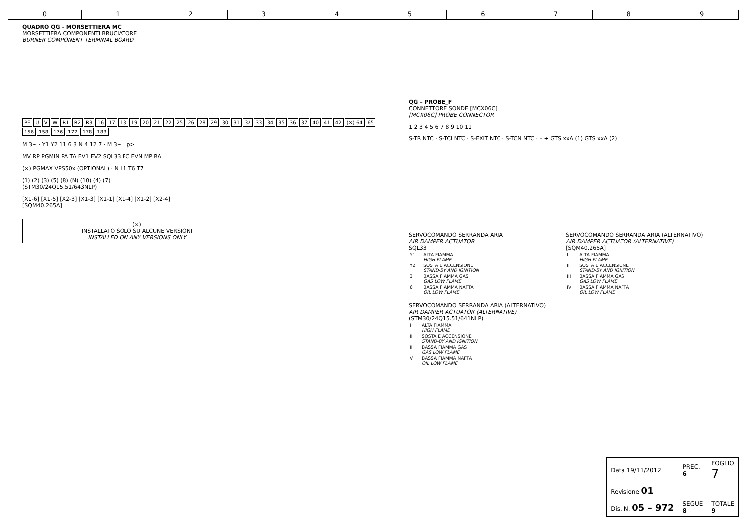0 1 2 3 4 5 6 7 8 9
QUADRO QG - MORSETTIERA MC
MORSETTIERA COMPONENTI BRUCIATORE
BURNER COMPONENT TERMINAL BOARD
PE U V W R1 R2 R3 16 17 18 19 20 21 22 25 26 28 29 30 31 32 33 34 35 36 37 40 41 42 (×) 64 65 156 158 176 177 178 183
M 3~ · Y1 Y2 11 6 3 N 4 12 7 · M 3~ · p>
MV RP PGMIN PA TA EV1 EV2 SQL33 FC EVN MP RA
(×) PGMAX VPS50x (OPTIONAL) · N L1 T6 T7
(1) (2) (3) (5) (8) (N) (10) (4) (7)
(STM30/24Q15.51/643NLP)
[X1-6] [X1-5] [X2-3] [X1-3] [X1-1] [X1-4] [X1-2] [X2-4]
[SQM40.265A]
(×)
INSTALLATO SOLO SU ALCUNE VERSIONI
INSTALLED ON ANY VERSIONS ONLY
QG – PROBE_F
CONNETTORE SONDE [MCX06C]
[MCX06C] PROBE CONNECTOR
1 2 3 4 5 6 7 8 9 10 11
S-TR NTC · S-TCI NTC · S-EXIT NTC · S-TCN NTC · – + GTS xxA (1) GTS xxA (2)
SERVOCOMANDO SERRANDA ARIA
AIR DAMPER ACTUATOR
SQL33
| Y1 | ALTA FIAMMA HIGH FLAME |
| Y2 | SOSTA E ACCENSIONE STAND-BY AND IGNITION |
| 3 | BASSA FIAMMA GAS GAS LOW FLAME |
| 6 | BASSA FIAMMA NAFTA OIL LOW FLAME |
SERVOCOMANDO SERRANDA ARIA (ALTERNATIVO)
AIR DAMPER ACTUATOR (ALTERNATIVE)
(STM30/24Q15.51/641NLP)
| I | ALTA FIAMMA HIGH FLAME |
| II | SOSTA E ACCENSIONE STAND-BY AND IGNITION |
| III | BASSA FIAMMA GAS GAS LOW FLAME |
| V | BASSA FIAMMA NAFTA OIL LOW FLAME |
SERVOCOMANDO SERRANDA ARIA (ALTERNATIVO)
AIR DAMPER ACTUATOR (ALTERNATIVE)
[SQM40.265A]
| I | ALTA FIAMMA HIGH FLAME |
| II | SOSTA E ACCENSIONE STAND-BY AND IGNITION |
| III | BASSA FIAMMA GAS GAS LOW FLAME |
| IV | BASSA FIAMMA NAFTA OIL LOW FLAME |
| Data 19/11/2012 | PREC. 6 | FOGLIO 7 |
| Revisione 01 | | |
| Dis. N. 05 – 972 | SEGUE 8 | TOTALE 9 |